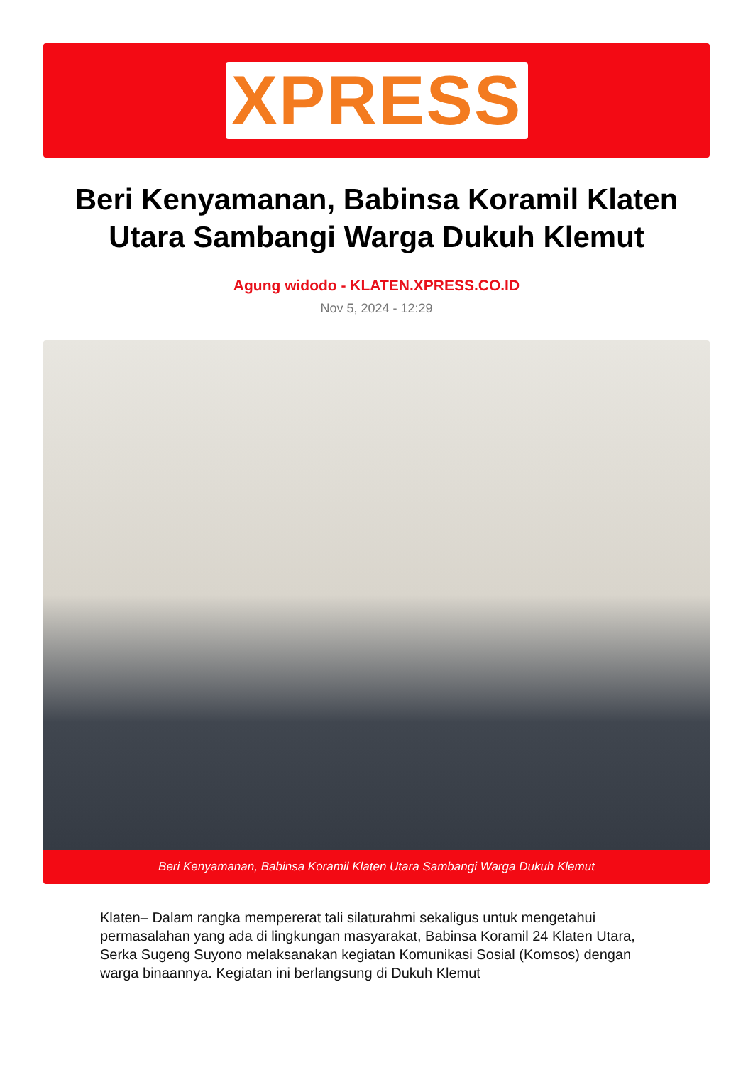XPRESS
Beri Kenyamanan, Babinsa Koramil Klaten Utara Sambangi Warga Dukuh Klemut
Agung widodo - KLATEN.XPRESS.CO.ID
Nov 5, 2024 - 12:29
Beri Kenyamanan, Babinsa Koramil Klaten Utara Sambangi Warga Dukuh Klemut
Klaten– Dalam rangka mempererat tali silaturahmi sekaligus untuk mengetahui permasalahan yang ada di lingkungan masyarakat, Babinsa Koramil 24 Klaten Utara, Serka Sugeng Suyono melaksanakan kegiatan Komunikasi Sosial (Komsos) dengan warga binaannya. Kegiatan ini berlangsung di Dukuh Klemut